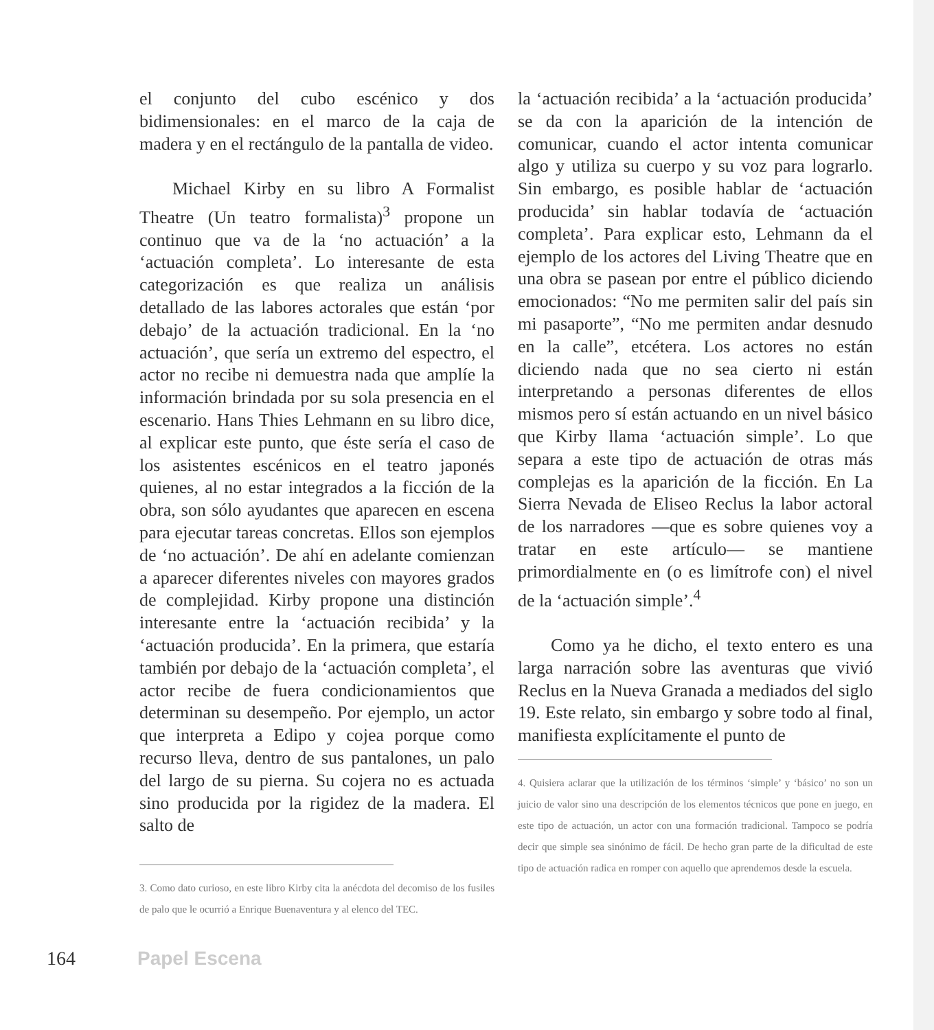el conjunto del cubo escénico y dos bidimensionales: en el marco de la caja de madera y en el rectángulo de la pantalla de video.
Michael Kirby en su libro A Formalist Theatre (Un teatro formalista)<sup>3</sup> propone un continuo que va de la ‘no actuación’ a la ‘actuación completa’. Lo interesante de esta categorización es que realiza un análisis detallado de las labores actorales que están ‘por debajo’ de la actuación tradicional. En la ‘no actuación’, que sería un extremo del espectro, el actor no recibe ni demuestra nada que amplíe la información brindada por su sola presencia en el escenario. Hans Thies Lehmann en su libro dice, al explicar este punto, que éste sería el caso de los asistentes escénicos en el teatro japonés quienes, al no estar integrados a la ficción de la obra, son sólo ayudantes que aparecen en escena para ejecutar tareas concretas. Ellos son ejemplos de ‘no actuación’. De ahí en adelante comienzan a aparecer diferentes niveles con mayores grados de complejidad. Kirby propone una distinción interesante entre la ‘actuación recibida’ y la ‘actuación producida’. En la primera, que estaría también por debajo de la ‘actuación completa’, el actor recibe de fuera condicionamientos que determinan su desempeño. Por ejemplo, un actor que interpreta a Edipo y cojea porque como recurso lleva, dentro de sus pantalones, un palo del largo de su pierna. Su cojera no es actuada sino producida por la rigidez de la madera. El salto de
3. Como dato curioso, en este libro Kirby cita la anécdota del decomiso de los fusiles de palo que le ocurrió a Enrique Buenaventura y al elenco del TEC.
la ‘actuación recibida’ a la ‘actuación producida’ se da con la aparición de la intención de comunicar, cuando el actor intenta comunicar algo y utiliza su cuerpo y su voz para lograrlo. Sin embargo, es posible hablar de ‘actuación producida’ sin hablar todavía de ‘actuación completa’. Para explicar esto, Lehmann da el ejemplo de los actores del Living Theatre que en una obra se pasean por entre el público diciendo emocionados: “No me permiten salir del país sin mi pasaporte”, “No me permiten andar desnudo en la calle”, etcétera. Los actores no están diciendo nada que no sea cierto ni están interpretando a personas diferentes de ellos mismos pero sí están actuando en un nivel básico que Kirby llama ‘actuación simple’. Lo que separa a este tipo de actuación de otras más complejas es la aparición de la ficción. En La Sierra Nevada de Eliseo Reclus la labor actoral de los narradores —que es sobre quienes voy a tratar en este artículo— se mantiene primordialmente en (o es limítrofe con) el nivel de la ‘actuación simple’.<sup>4</sup>
Como ya he dicho, el texto entero es una larga narración sobre las aventuras que vivió Reclus en la Nueva Granada a mediados del siglo 19. Este relato, sin embargo y sobre todo al final, manifiesta explícitamente el punto de
4. Quisiera aclarar que la utilización de los términos ‘simple’ y ‘básico’ no son un juicio de valor sino una descripción de los elementos técnicos que pone en juego, en este tipo de actuación, un actor con una formación tradicional. Tampoco se podría decir que simple sea sinónimo de fácil. De hecho gran parte de la dificultad de este tipo de actuación radica en romper con aquello que aprendemos desde la escuela.
164 Papel Escena